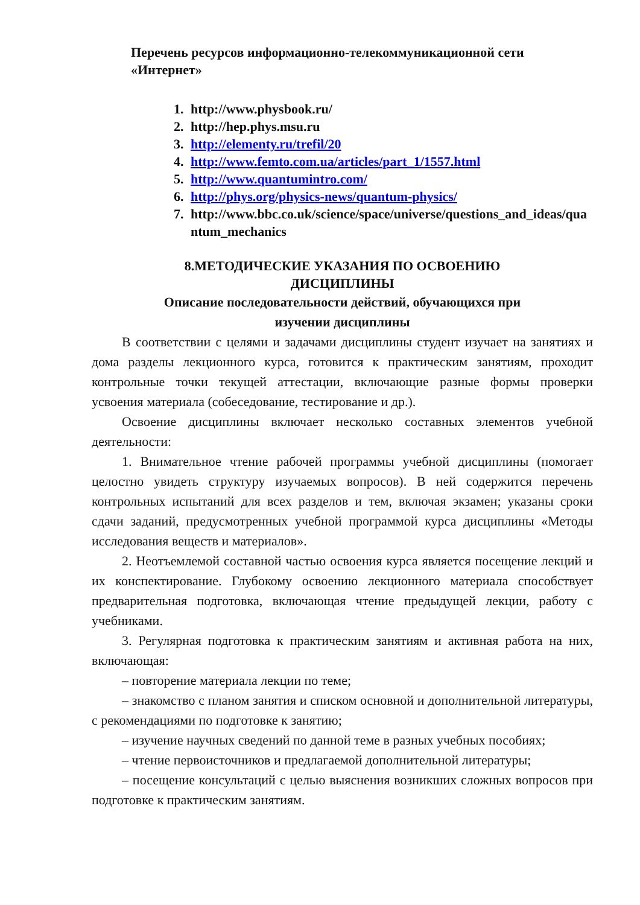Перечень ресурсов информационно-телекоммуникационной сети «Интернет»
1. http://www.physbook.ru/
2. http://hep.phys.msu.ru
3. http://elementy.ru/trefil/20
4. http://www.femto.com.ua/articles/part_1/1557.html
5. http://www.quantumintro.com/
6. http://phys.org/physics-news/quantum-physics/
7. http://www.bbc.co.uk/science/space/universe/questions_and_ideas/quantum_mechanics
8.МЕТОДИЧЕСКИЕ УКАЗАНИЯ ПО ОСВОЕНИЮ
ДИСЦИПЛИНЫ
Описание последовательности действий, обучающихся при
изучении дисциплины
В соответствии с целями и задачами дисциплины студент изучает на занятиях и дома разделы лекционного курса, готовится к практическим занятиям, проходит контрольные точки текущей аттестации, включающие разные формы проверки усвоения материала (собеседование, тестирование и др.).
Освоение дисциплины включает несколько составных элементов учебной деятельности:
1. Внимательное чтение рабочей программы учебной дисциплины (помогает целостно увидеть структуру изучаемых вопросов). В ней содержится перечень контрольных испытаний для всех разделов и тем, включая экзамен; указаны сроки сдачи заданий, предусмотренных учебной программой курса дисциплины «Методы исследования веществ и материалов».
2. Неотъемлемой составной частью освоения курса является посещение лекций и их конспектирование. Глубокому освоению лекционного материала способствует предварительная подготовка, включающая чтение предыдущей лекции, работу с учебниками.
3. Регулярная подготовка к практическим занятиям и активная работа на них, включающая:
– повторение материала лекции по теме;
– знакомство с планом занятия и списком основной и дополнительной литературы, с рекомендациями по подготовке к занятию;
– изучение научных сведений по данной теме в разных учебных пособиях;
– чтение первоисточников и предлагаемой дополнительной литературы;
– посещение консультаций с целью выяснения возникших сложных вопросов при подготовке к практическим занятиям.